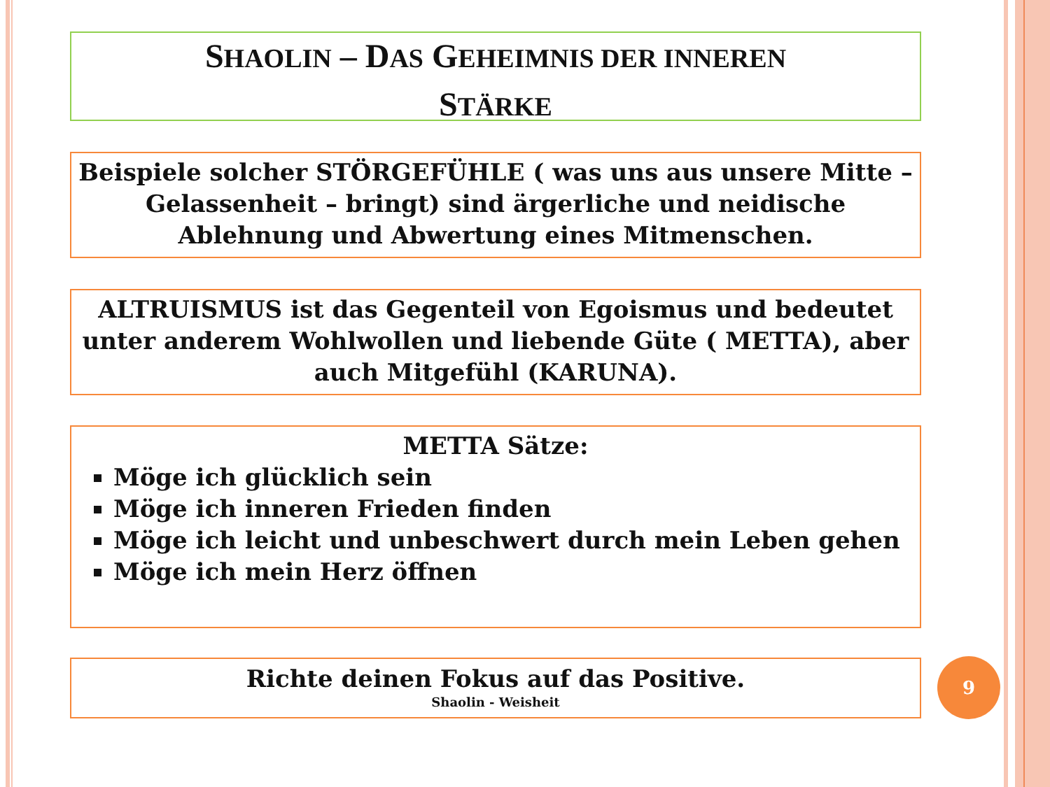SHAOLIN – DAS GEHEIMNIS DER INNEREN
STÄRKE
Beispiele solcher STÖRGEFÜHLE ( was uns aus unsere Mitte – Gelassenheit – bringt) sind ärgerliche und neidische Ablehnung und Abwertung eines Mitmenschen.
ALTRUISMUS ist das Gegenteil von Egoismus und bedeutet unter anderem Wohlwollen und liebende Güte ( METTA), aber auch Mitgefühl (KARUNA).
METTA Sätze:
Möge ich glücklich sein
Möge ich inneren Frieden finden
Möge ich leicht und unbeschwert durch mein Leben gehen
Möge ich mein Herz öffnen
Richte deinen Fokus auf das Positive.
Shaolin - Weisheit
9